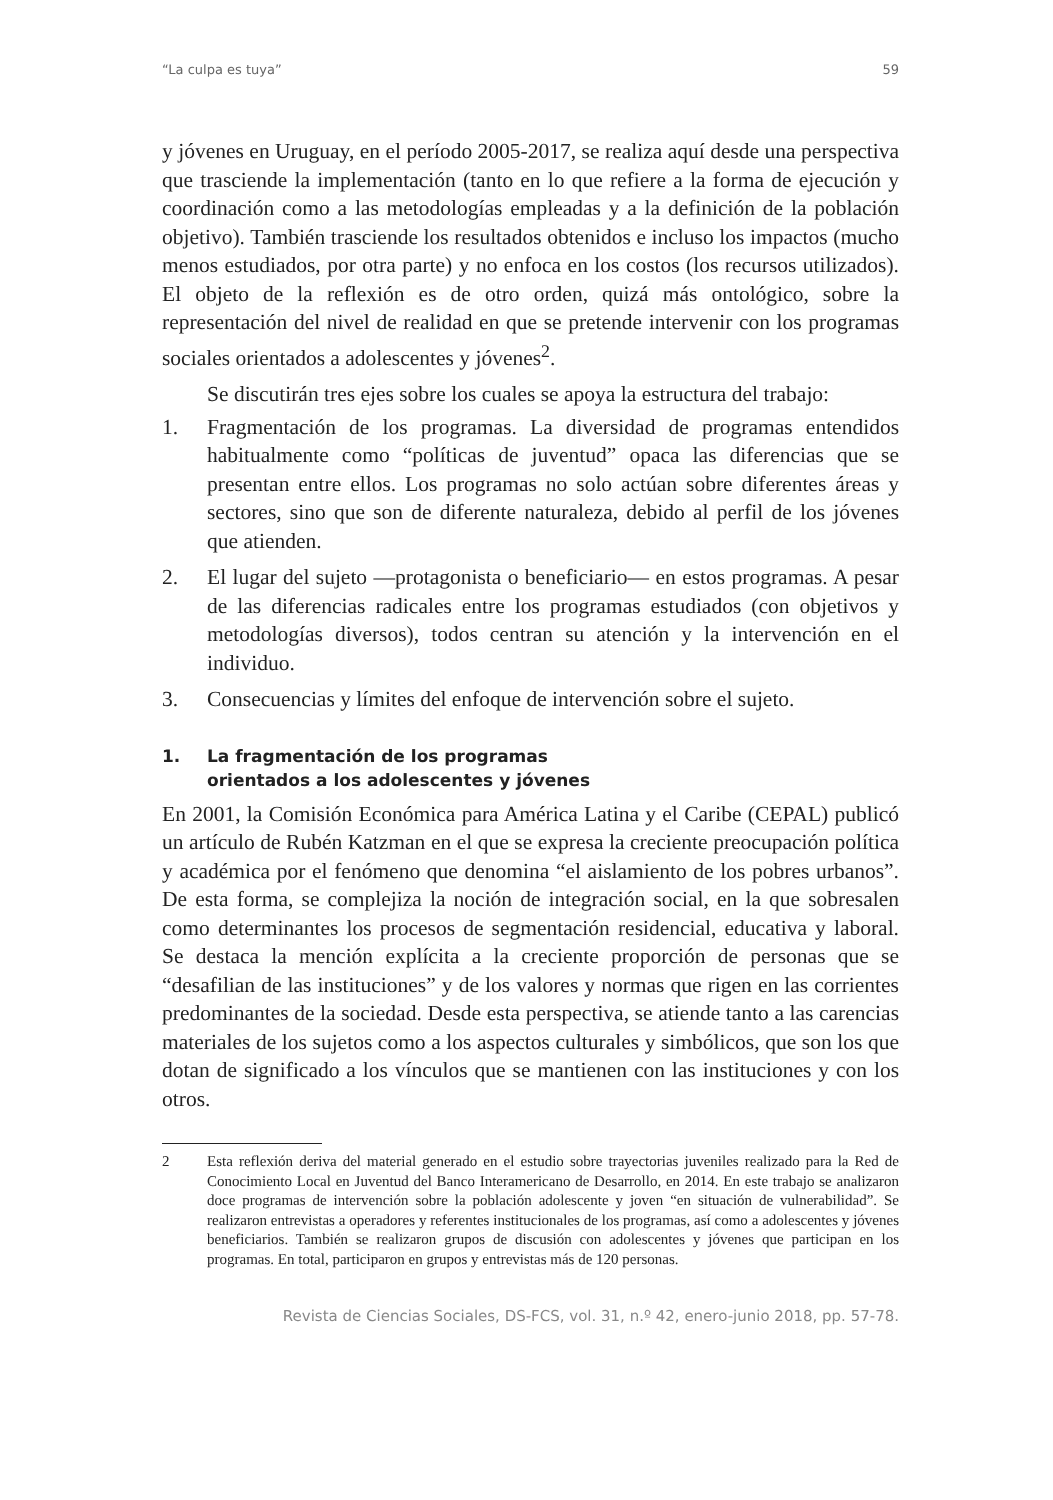“La culpa es tuya” 59
y jóvenes en Uruguay, en el período 2005-2017, se realiza aquí desde una perspectiva que trasciende la implementación (tanto en lo que refiere a la forma de ejecución y coordinación como a las metodologías empleadas y a la definición de la población objetivo). También trasciende los resultados obtenidos e incluso los impactos (mucho menos estudiados, por otra parte) y no enfoca en los costos (los recursos utilizados). El objeto de la reflexión es de otro orden, quizá más ontológico, sobre la representación del nivel de realidad en que se pretende intervenir con los programas sociales orientados a adolescentes y jóvenes<sup>2</sup>.
Se discutirán tres ejes sobre los cuales se apoya la estructura del trabajo:
1. Fragmentación de los programas. La diversidad de programas entendidos habitualmente como “políticas de juventud” opaca las diferencias que se presentan entre ellos. Los programas no solo actúan sobre diferentes áreas y sectores, sino que son de diferente naturaleza, debido al perfil de los jóvenes que atienden.
2. El lugar del sujeto —protagonista o beneficiario— en estos programas. A pesar de las diferencias radicales entre los programas estudiados (con objetivos y metodologías diversos), todos centran su atención y la intervención en el individuo.
3. Consecuencias y límites del enfoque de intervención sobre el sujeto.
1. La fragmentación de los programas
orientados a los adolescentes y jóvenes
En 2001, la Comisión Económica para América Latina y el Caribe (CEPAL) publicó un artículo de Rubén Katzman en el que se expresa la creciente preocupación política y académica por el fenómeno que denomina “el aislamiento de los pobres urbanos”. De esta forma, se complejiza la noción de integración social, en la que sobresalen como determinantes los procesos de segmentación residencial, educativa y laboral. Se destaca la mención explícita a la creciente proporción de personas que se “desafilian de las instituciones” y de los valores y normas que rigen en las corrientes predominantes de la sociedad. Desde esta perspectiva, se atiende tanto a las carencias materiales de los sujetos como a los aspectos culturales y simbólicos, que son los que dotan de significado a los vínculos que se mantienen con las instituciones y con los otros.
2 Esta reflexión deriva del material generado en el estudio sobre trayectorias juveniles realizado para la Red de Conocimiento Local en Juventud del Banco Interamericano de Desarrollo, en 2014. En este trabajo se analizaron doce programas de intervención sobre la población adolescente y joven “en situación de vulnerabilidad”. Se realizaron entrevistas a operadores y referentes institucionales de los programas, así como a adolescentes y jóvenes beneficiarios. También se realizaron grupos de discusión con adolescentes y jóvenes que participan en los programas. En total, participaron en grupos y entrevistas más de 120 personas.
Revista de Ciencias Sociales, DS-FCS, vol. 31, n.º 42, enero-junio 2018, pp. 57-78.